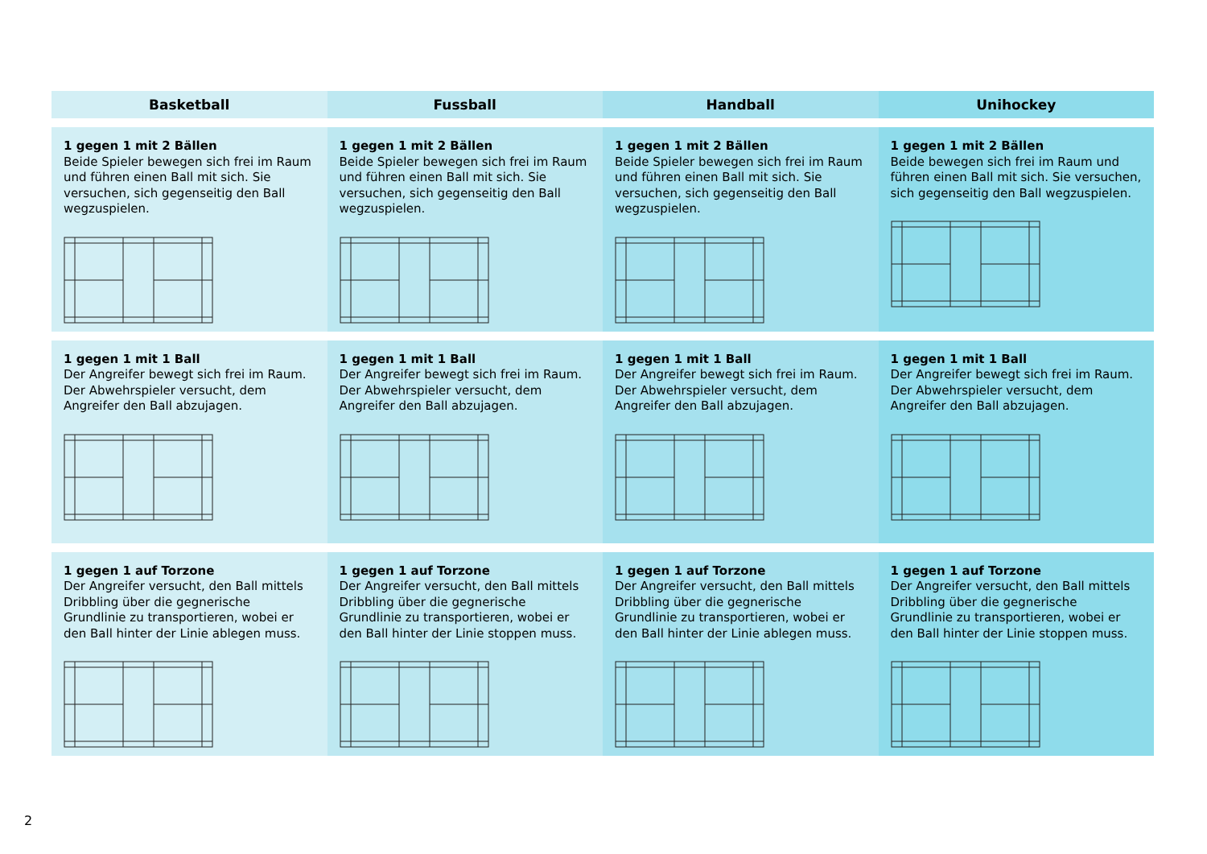| Basketball | Fussball | Handball | Unihockey |
| --- | --- | --- | --- |
| 1 gegen 1 mit 2 Bällen Beide Spieler bewegen sich frei im Raum und führen einen Ball mit sich. Sie versuchen, sich gegenseitig den Ball wegzuspielen. | 1 gegen 1 mit 2 Bällen Beide Spieler bewegen sich frei im Raum und führen einen Ball mit sich. Sie versuchen, sich gegenseitig den Ball wegzuspielen. | 1 gegen 1 mit 2 Bällen Beide Spieler bewegen sich frei im Raum und führen einen Ball mit sich. Sie versuchen, sich gegenseitig den Ball wegzuspielen. | 1 gegen 1 mit 2 Bällen Beide bewegen sich frei im Raum und führen einen Ball mit sich. Sie versuchen, sich ge­genseitig den Ball wegzuspielen. |
| 1 gegen 1 mit 1 Ball Der Angreifer bewegt sich frei im Raum. Der Abwehrspieler versucht, dem Angreifer den Ball abzujagen. | 1 gegen 1 mit 1 Ball Der Angreifer bewegt sich frei im Raum. Der Abwehrspieler versucht, dem Angreifer den Ball abzujagen. | 1 gegen 1 mit 1 Ball Der Angreifer bewegt sich frei im Raum. Der Abwehrspieler versucht, dem Angreifer den Ball abzujagen. | 1 gegen 1 mit 1 Ball Der Angreifer bewegt sich frei im Raum. Der Abwehrspieler versucht, dem Angreifer den Ball abzujagen. |
| 1 gegen 1 auf Torzone Der Angreifer versucht, den Ball mittels Dribbling über die gegnerische Grundlinie zu transportieren, wobei er den Ball hinter der Linie ablegen muss. | 1 gegen 1 auf Torzone Der Angreifer versucht, den Ball mittels Dribbling über die gegnerische Grundlinie zu transportieren, wobei er den Ball hinter der Linie stoppen muss. | 1 gegen 1 auf Torzone Der Angreifer versucht, den Ball mittels Dribbling über die gegnerische Grundlinie zu transportieren, wobei er den Ball hinter der Linie ablegen muss. | 1 gegen 1 auf Torzone Der Angreifer versucht, den Ball mittels Dribbling über die gegnerische Grundlinie zu transportieren, wobei er den Ball hinter der Linie stoppen muss. |
2